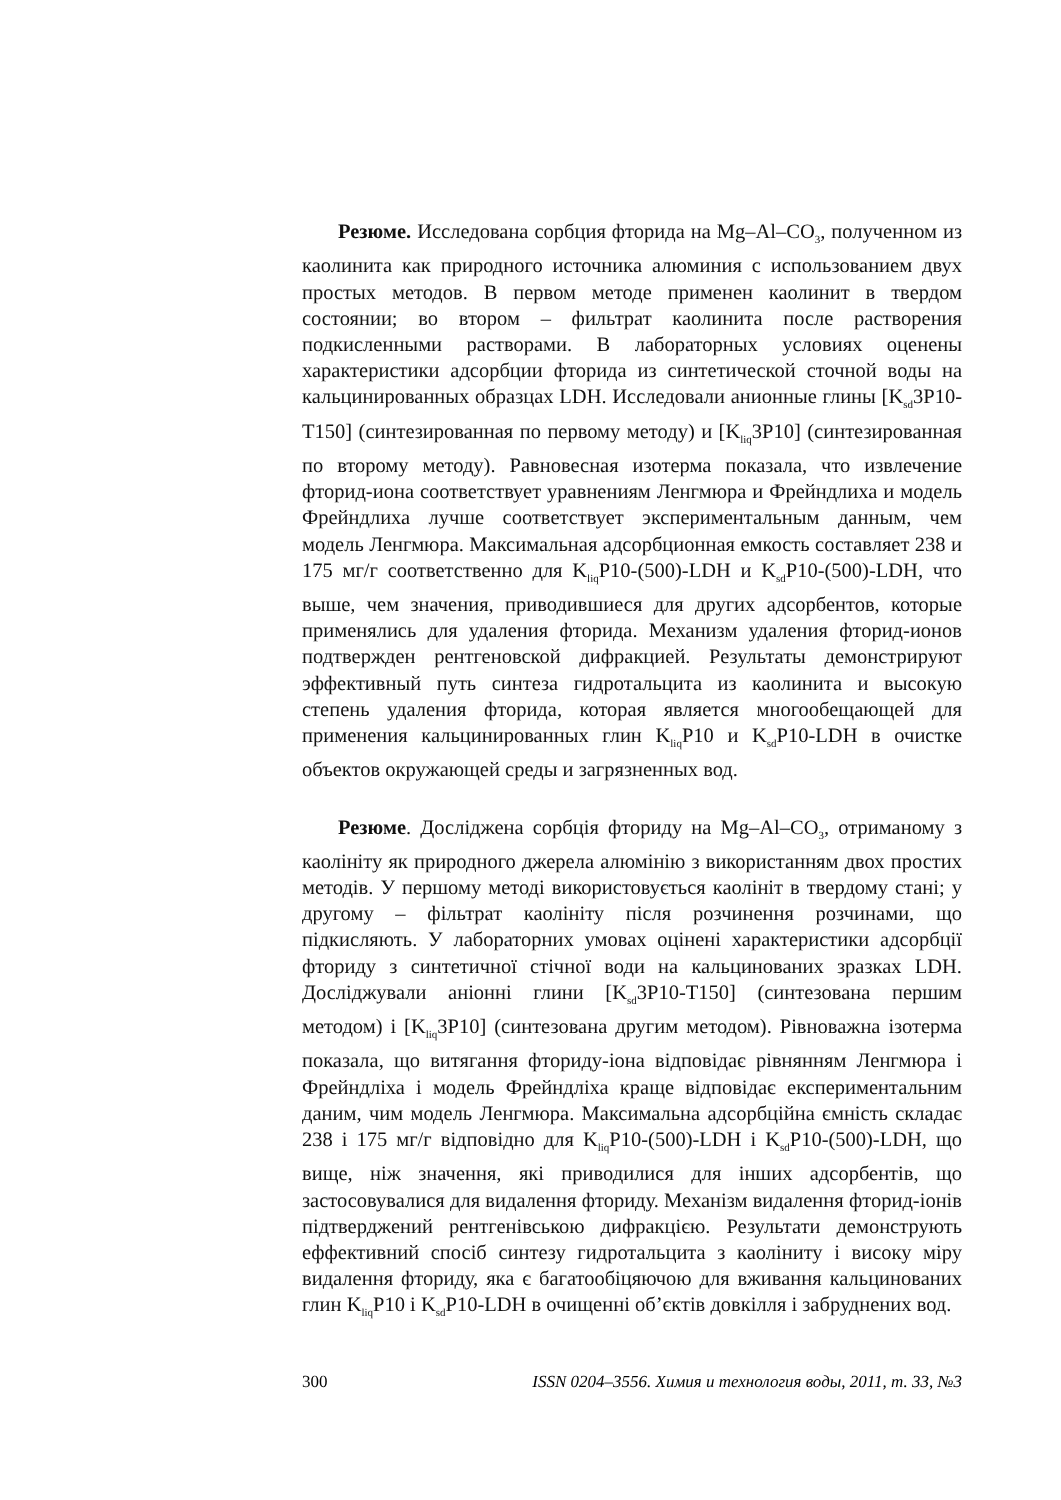Резюме. Исследована сорбция фторида на Mg–Al–CO<sub>3</sub>, полученном из каолинита как природного источника алюминия с использованием двух простых методов. В первом методе применен каолинит в твердом состоянии; во втором – фильтрат каолинита после растворения подкисленными растворами. В лабораторных условиях оценены характеристики адсорбции фторида из синтетической сточной воды на кальцинированных образцах LDH. Исследовали анионные глины [K<sub>sd</sub>3P10-T150] (синтезированная по первому методу) и [K<sub>liq</sub>3P10] (синтезированная по второму методу). Равновесная изотерма показала, что извлечение фторид-иона соответствует уравнениям Ленгмюра и Фрейндлиха и модель Фрейндлиха лучше соответствует экспериментальным данным, чем модель Ленгмюра. Максимальная адсорбционная емкость составляет 238 и 175 мг/г соответственно для K<sub>liq</sub>P10-(500)-LDH и K<sub>sd</sub>P10-(500)-LDH, что выше, чем значения, приводившиеся для других адсорбентов, которые применялись для удаления фторида. Механизм удаления фторид-ионов подтвержден рентгеновской дифракцией. Результаты демонстрируют эффективный путь синтеза гидротальцита из каолинита и высокую степень удаления фторида, которая является многообещающей для применения кальцинированных глин K<sub>liq</sub>P10 и K<sub>sd</sub>P10-LDH в очистке объектов окружающей среды и загрязненных вод.
Резюме. Досліджена сорбція фториду на Mg–Al–CO<sub>3</sub>, отриманому з каолініту як природного джерела алюмінію з використанням двох простих методів. У першому методі використовується каолініт в твердому стані; у другому – фільтрат каолініту після розчинення розчинами, що підкисляють. У лабораторних умовах оцінені характеристики адсорбції фториду з синтетичної стічної води на кальцинованих зразках LDH. Досліджували аніонні глини [K<sub>sd</sub>3P10-T150] (синтезована першим методом) і [K<sub>liq</sub>3P10] (синтезована другим методом). Рівноважна ізотерма показала, що витягання фториду-іона відповідає рівнянням Ленгмюра і Фрейндліха і модель Фрейндліха краще відповідає експериментальним даним, чим модель Ленгмюра. Максимальна адсорбційна ємність складає 238 і 175 мг/г відповідно для K<sub>liq</sub>P10-(500)-LDH і K<sub>sd</sub>P10-(500)-LDH, що вище, ніж значення, які приводилися для інших адсорбентів, що застосовувалися для видалення фториду. Механізм видалення фторид-іонів підтверджений рентгенівською дифракцією. Результати демонструють еффективний спосіб синтезу гидротальцита з каоліниту і високу міру видалення фториду, яка є багатообіцяючою для вживання кальцинованих глин K<sub>liq</sub>P10 і K<sub>sd</sub>P10-LDH в очищенні об’єктів довкілля і забруднених вод.
300 ISSN 0204–3556. Химия и технология воды, 2011, т. 33, №3